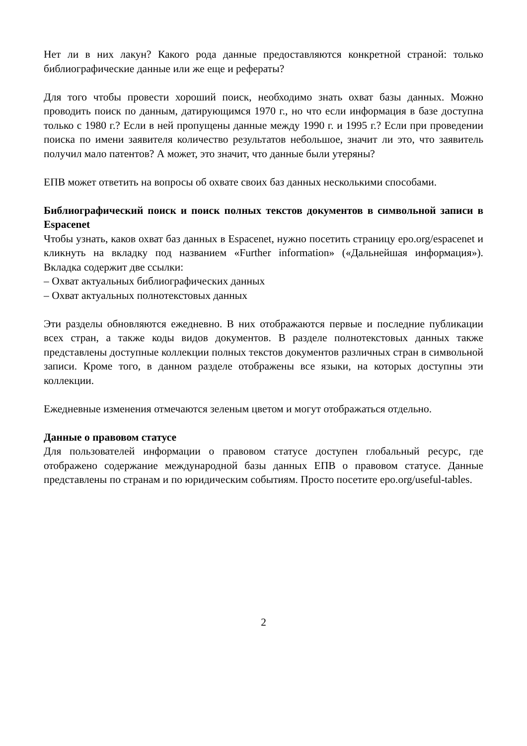Нет ли в них лакун? Какого рода данные предоставляются конкретной страной: только библиографические данные или же еще и рефераты?
Для того чтобы провести хороший поиск, необходимо знать охват базы данных. Можно проводить поиск по данным, датирующимся 1970 г., но что если информация в базе доступна только с 1980 г.? Если в ней пропущены данные между 1990 г. и 1995 г.? Если при проведении поиска по имени заявителя количество результатов небольшое, значит ли это, что заявитель получил мало патентов? А может, это значит, что данные были утеряны?
ЕПВ может ответить на вопросы об охвате своих баз данных несколькими способами.
Библиографический поиск и поиск полных текстов документов в символьной записи в Espacenet
Чтобы узнать, каков охват баз данных в Espacenet, нужно посетить страницу epo.org/espacenet и кликнуть на вкладку под названием «Further information» («Дальнейшая информация»). Вкладка содержит две ссылки:
– Охват актуальных библиографических данных
– Охват актуальных полнотекстовых данных
Эти разделы обновляются ежедневно. В них отображаются первые и последние публикации всех стран, а также коды видов документов. В разделе полнотекстовых данных также представлены доступные коллекции полных текстов документов различных стран в символьной записи. Кроме того, в данном разделе отображены все языки, на которых доступны эти коллекции.
Ежедневные изменения отмечаются зеленым цветом и могут отображаться отдельно.
Данные о правовом статусе
Для пользователей информации о правовом статусе доступен глобальный ресурс, где отображено содержание международной базы данных ЕПВ о правовом статусе. Данные представлены по странам и по юридическим событиям. Просто посетите epo.org/useful-tables.
2